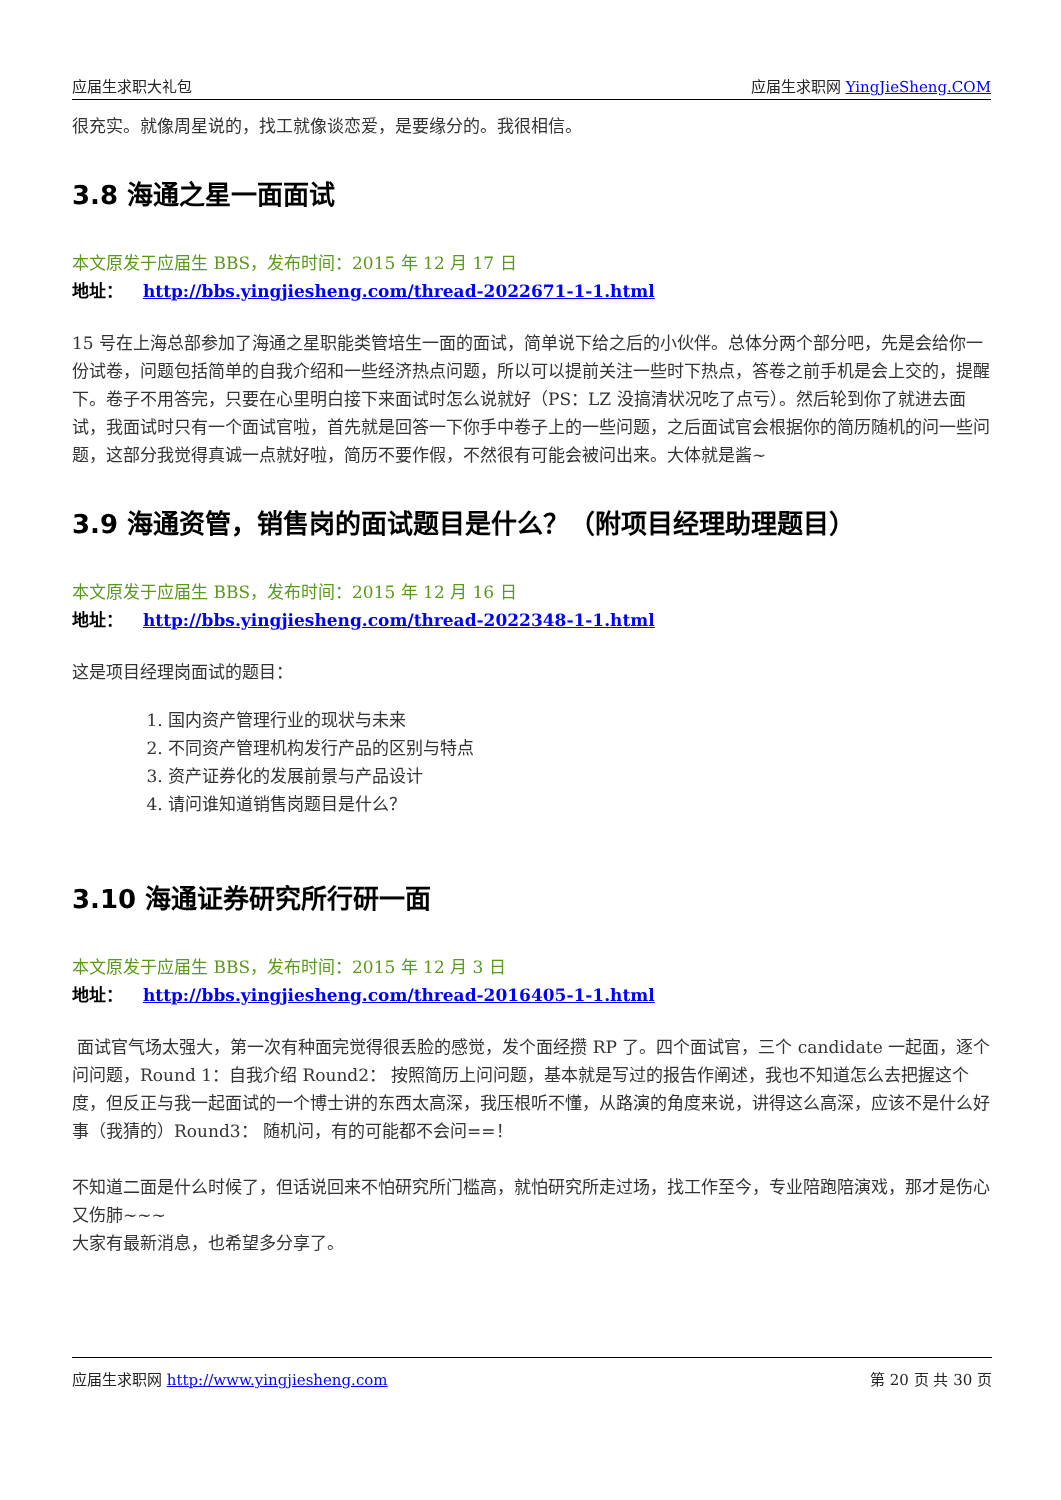应届生求职大礼包 应届生求职网 YingJieSheng.COM
很充实。就像周星说的，找工就像谈恋爱，是要缘分的。我很相信。
3.8 海通之星一面面试
本文原发于应届生 BBS，发布时间：2015 年 12 月 17 日
地址： http://bbs.yingjiesheng.com/thread-2022671-1-1.html
15 号在上海总部参加了海通之星职能类管培生一面的面试，简单说下给之后的小伙伴。总体分两个部分吧，先是会给你一份试卷，问题包括简单的自我介绍和一些经济热点问题，所以可以提前关注一些时下热点，答卷之前手机是会上交的，提醒下。卷子不用答完，只要在心里明白接下来面试时怎么说就好（PS：LZ 没搞清状况吃了点亏）。然后轮到你了就进去面试，我面试时只有一个面试官啦，首先就是回答一下你手中卷子上的一些问题，之后面试官会根据你的简历随机的问一些问题，这部分我觉得真诚一点就好啦，简历不要作假，不然很有可能会被问出来。大体就是酱~
3.9 海通资管，销售岗的面试题目是什么？（附项目经理助理题目）
本文原发于应届生 BBS，发布时间：2015 年 12 月 16 日
地址： http://bbs.yingjiesheng.com/thread-2022348-1-1.html
这是项目经理岗面试的题目：
1. 国内资产管理行业的现状与未来
2. 不同资产管理机构发行产品的区别与特点
3. 资产证券化的发展前景与产品设计
4. 请问谁知道销售岗题目是什么？
3.10 海通证券研究所行研一面
本文原发于应届生 BBS，发布时间：2015 年 12 月 3 日
地址： http://bbs.yingjiesheng.com/thread-2016405-1-1.html
面试官气场太强大，第一次有种面完觉得很丢脸的感觉，发个面经攒 RP 了。四个面试官，三个 candidate 一起面，逐个问问题，Round 1：自我介绍 Round2： 按照简历上问问题，基本就是写过的报告作阐述，我也不知道怎么去把握这个度，但反正与我一起面试的一个博士讲的东西太高深，我压根听不懂，从路演的角度来说，讲得这么高深，应该不是什么好事（我猜的）Round3： 随机问，有的可能都不会问==！
不知道二面是什么时候了，但话说回来不怕研究所门槛高，就怕研究所走过场，找工作至今，专业陪跑陪演戏，那才是伤心又伤肺~~~
大家有最新消息，也希望多分享了。
应届生求职网 http://www.yingjiesheng.com 第 20 页 共 30 页